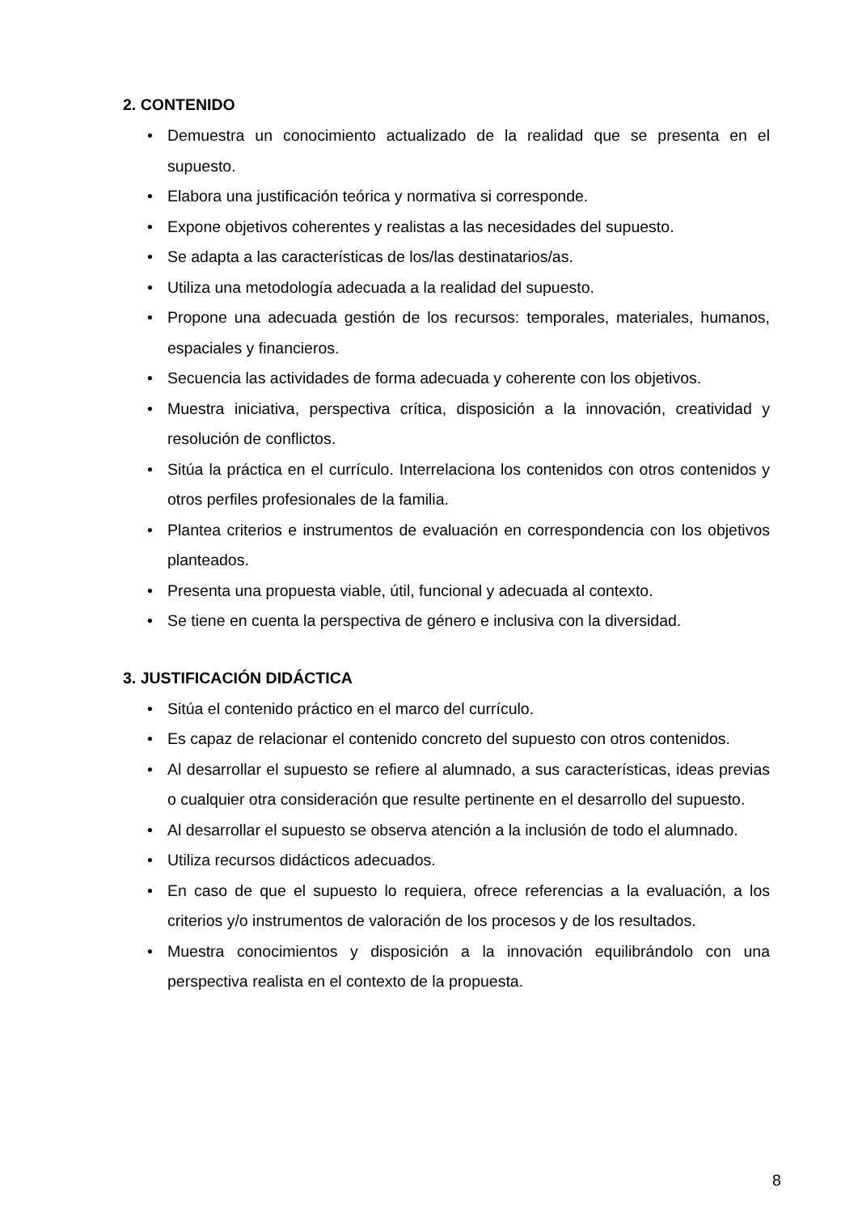2. CONTENIDO
• Demuestra un conocimiento actualizado de la realidad que se presenta en el supuesto.
• Elabora una justificación teórica y normativa si corresponde.
• Expone objetivos coherentes y realistas a las necesidades del supuesto.
• Se adapta a las características de los/las destinatarios/as.
• Utiliza una metodología adecuada a la realidad del supuesto.
• Propone una adecuada gestión de los recursos: temporales, materiales, humanos, espaciales y financieros.
• Secuencia las actividades de forma adecuada y coherente con los objetivos.
• Muestra iniciativa, perspectiva crítica, disposición a la innovación, creatividad y resolución de conflictos.
• Sitúa la práctica en el currículo. Interrelaciona los contenidos con otros contenidos y otros perfiles profesionales de la familia.
• Plantea criterios e instrumentos de evaluación en correspondencia con los objetivos planteados.
• Presenta una propuesta viable, útil, funcional y adecuada al contexto.
• Se tiene en cuenta la perspectiva de género e inclusiva con la diversidad.
3. JUSTIFICACIÓN DIDÁCTICA
• Sitúa el contenido práctico en el marco del currículo.
• Es capaz de relacionar el contenido concreto del supuesto con otros contenidos.
• Al desarrollar el supuesto se refiere al alumnado, a sus características, ideas previas o cualquier otra consideración que resulte pertinente en el desarrollo del supuesto.
• Al desarrollar el supuesto se observa atención a la inclusión de todo el alumnado.
• Utiliza recursos didácticos adecuados.
• En caso de que el supuesto lo requiera, ofrece referencias a la evaluación, a los criterios y/o instrumentos de valoración de los procesos y de los resultados.
• Muestra conocimientos y disposición a la innovación equilibrándolo con una perspectiva realista en el contexto de la propuesta.
8